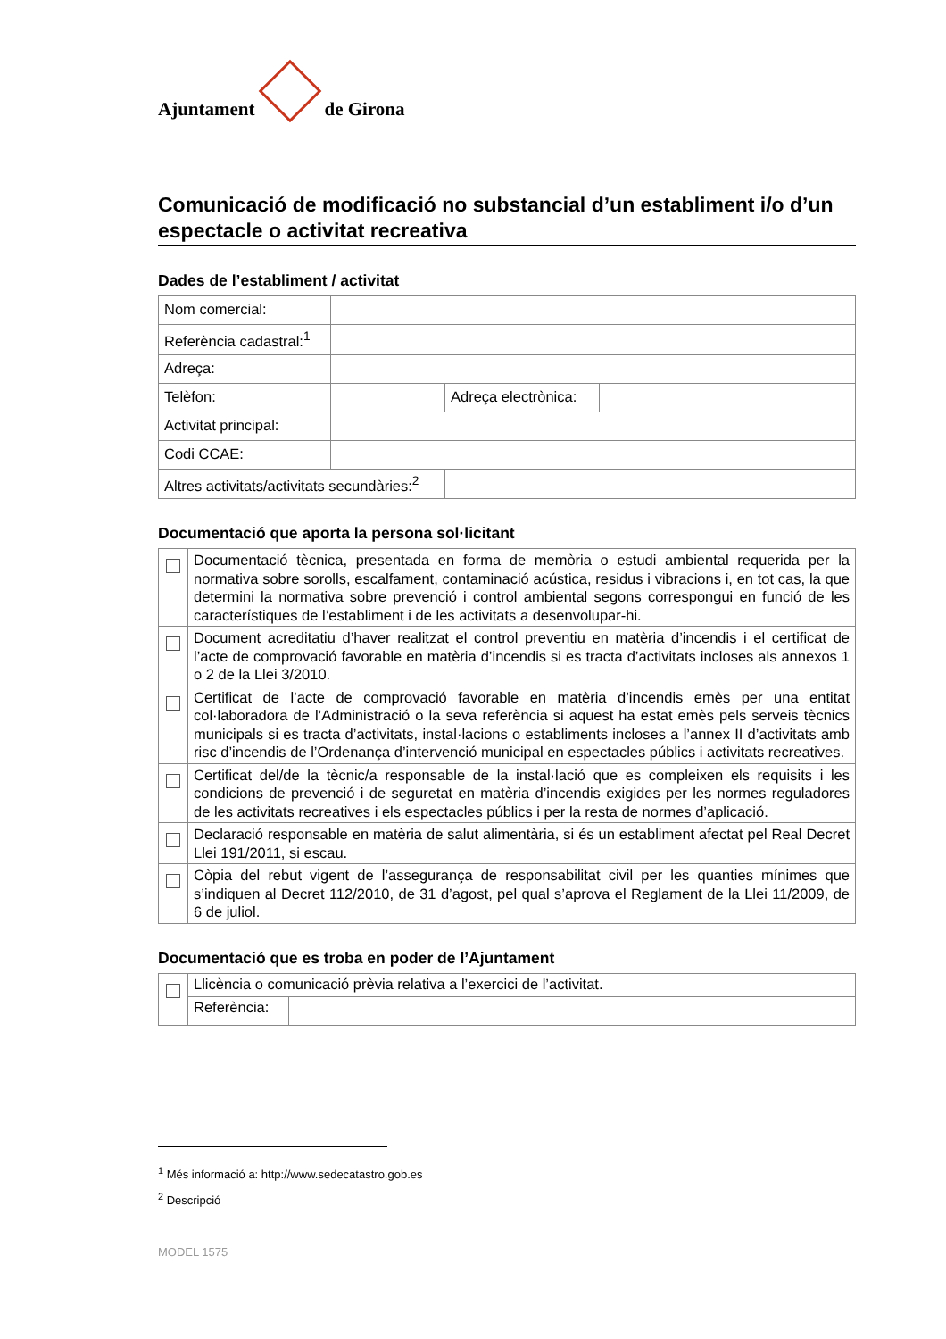Ajuntament
de Girona
Comunicació de modificació no substancial d’un establiment i/o d’un espectacle o activitat recreativa
Dades de l’establiment / activitat
| Nom comercial: | | | |
| Referència cadastral:<sup>1</sup> | | | |
| Adreça: | | | |
| Telèfon: | | Adreça electrònica: | |
| Activitat principal: | | | |
| Codi CCAE: | | | |
| Altres activitats/activitats secundàries:<sup>2</sup> | | | |
Documentació que aporta la persona sol·licitant
| | Documentació tècnica, presentada en forma de memòria o estudi ambiental requerida per la normativa sobre sorolls, escalfament, contaminació acústica, residus i vibracions i, en tot cas, la que determini la normativa sobre prevenció i control ambiental segons correspongui en funció de les característiques de l’establiment i de les activitats a desenvolupar-hi. |
| | Document acreditatiu d’haver realitzat el control preventiu en matèria d’incendis i el certificat de l’acte de comprovació favorable en matèria d’incendis si es tracta d’activitats incloses als annexos 1 o 2 de la Llei 3/2010. |
| | Certificat de l’acte de comprovació favorable en matèria d’incendis emès per una entitat col·laboradora de l’Administració o la seva referència si aquest ha estat emès pels serveis tècnics municipals si es tracta d’activitats, instal·lacions o establiments incloses a l’annex II d’activitats amb risc d’incendis de l’Ordenança d’intervenció municipal en espectacles públics i activitats recreatives. |
| | Certificat del/de la tècnic/a responsable de la instal·lació que es compleixen els requisits i les condicions de prevenció i de seguretat en matèria d’incendis exigides per les normes reguladores de les activitats recreatives i els espectacles públics i per la resta de normes d’aplicació. |
| | Declaració responsable en matèria de salut alimentària, si és un establiment afectat pel Real Decret Llei 191/2011, si escau. |
| | Còpia del rebut vigent de l’assegurança de responsabilitat civil per les quanties mínimes que s’indiquen al Decret 112/2010, de 31 d’agost, pel qual s’aprova el Reglament de la Llei 11/2009, de 6 de juliol. |
Documentació que es troba en poder de l’Ajuntament
| | Llicència o comunicació prèvia relativa a l’exercici de l’activitat. | |
| | Referència: | |
<sup>1</sup> Més informació a: http://www.sedecatastro.gob.es
<sup>2</sup> Descripció
MODEL 1575